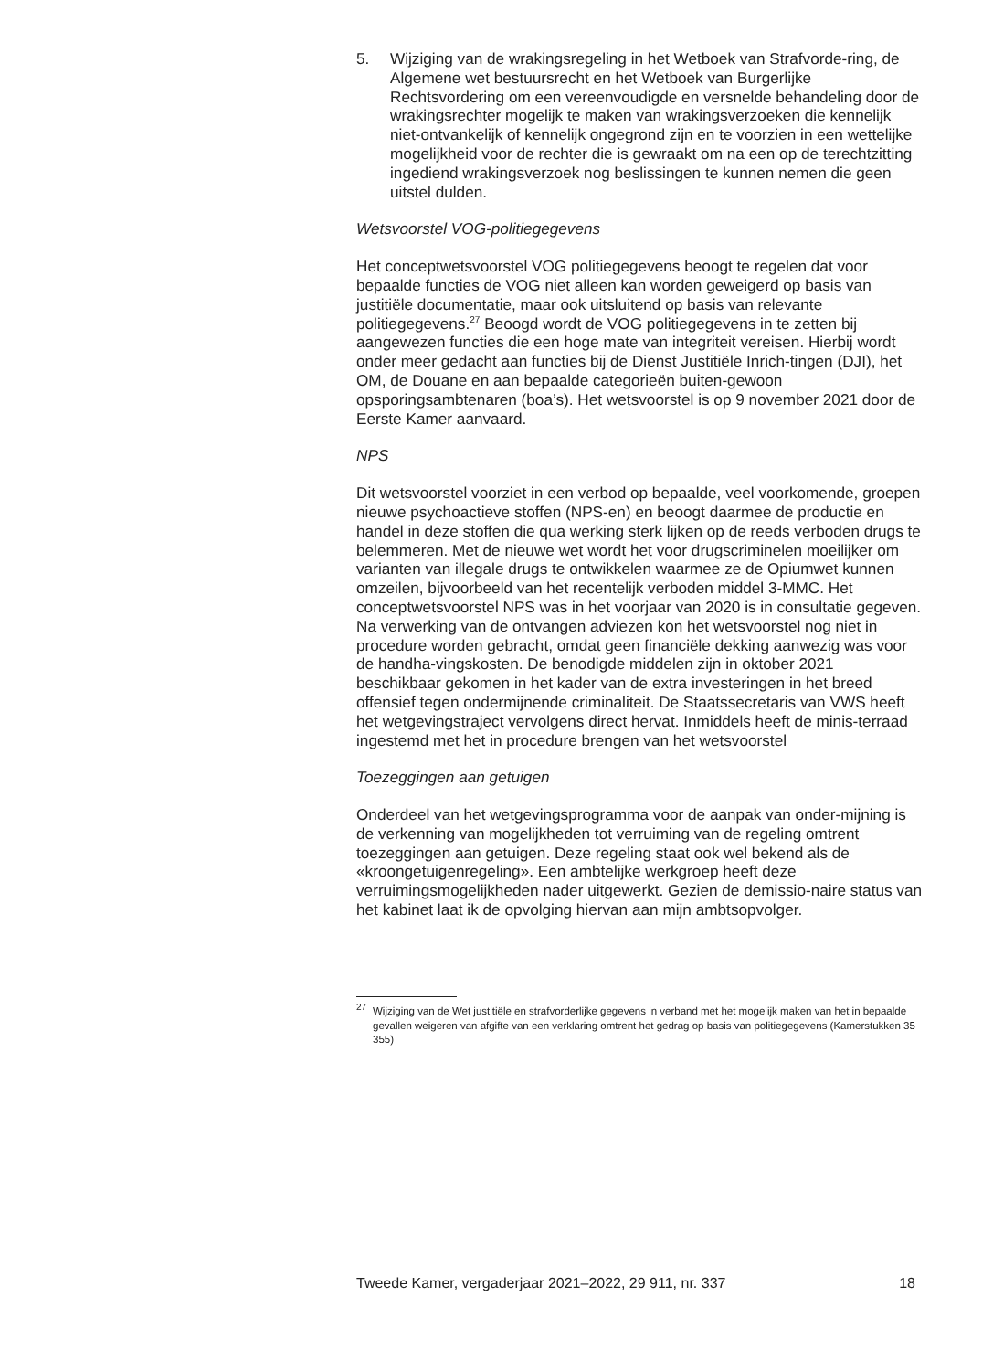5. Wijziging van de wrakingsregeling in het Wetboek van Strafvorde-ring, de Algemene wet bestuursrecht en het Wetboek van Burgerlijke Rechtsvordering om een vereenvoudigde en versnelde behandeling door de wrakingsrechter mogelijk te maken van wrakingsverzoeken die kennelijk niet-ontvankelijk of kennelijk ongegrond zijn en te voorzien in een wettelijke mogelijkheid voor de rechter die is gewraakt om na een op de terechtzitting ingediend wrakingsverzoek nog beslissingen te kunnen nemen die geen uitstel dulden.
Wetsvoorstel VOG-politiegegevens
Het conceptwetsvoorstel VOG politiegegevens beoogt te regelen dat voor bepaalde functies de VOG niet alleen kan worden geweigerd op basis van justitiële documentatie, maar ook uitsluitend op basis van relevante politiegegevens.<sup>27</sup> Beoogd wordt de VOG politiegegevens in te zetten bij aangewezen functies die een hoge mate van integriteit vereisen. Hierbij wordt onder meer gedacht aan functies bij de Dienst Justitiële Inrich-tingen (DJI), het OM, de Douane en aan bepaalde categorieën buiten-gewoon opsporingsambtenaren (boa’s). Het wetsvoorstel is op 9 november 2021 door de Eerste Kamer aanvaard.
NPS
Dit wetsvoorstel voorziet in een verbod op bepaalde, veel voorkomende, groepen nieuwe psychoactieve stoffen (NPS-en) en beoogt daarmee de productie en handel in deze stoffen die qua werking sterk lijken op de reeds verboden drugs te belemmeren. Met de nieuwe wet wordt het voor drugscriminelen moeilijker om varianten van illegale drugs te ontwikkelen waarmee ze de Opiumwet kunnen omzeilen, bijvoorbeeld van het recentelijk verboden middel 3-MMC. Het conceptwetsvoorstel NPS was in het voorjaar van 2020 is in consultatie gegeven. Na verwerking van de ontvangen adviezen kon het wetsvoorstel nog niet in procedure worden gebracht, omdat geen financiële dekking aanwezig was voor de handha-vingskosten. De benodigde middelen zijn in oktober 2021 beschikbaar gekomen in het kader van de extra investeringen in het breed offensief tegen ondermijnende criminaliteit. De Staatssecretaris van VWS heeft het wetgevingstraject vervolgens direct hervat. Inmiddels heeft de minis-terraad ingestemd met het in procedure brengen van het wetsvoorstel
Toezeggingen aan getuigen
Onderdeel van het wetgevingsprogramma voor de aanpak van onder-mijning is de verkenning van mogelijkheden tot verruiming van de regeling omtrent toezeggingen aan getuigen. Deze regeling staat ook wel bekend als de «kroongetuigenregeling». Een ambtelijke werkgroep heeft deze verruimingsmogelijkheden nader uitgewerkt. Gezien de demissio-naire status van het kabinet laat ik de opvolging hiervan aan mijn ambtsopvolger.
<sup>27</sup> Wijziging van de Wet justitiële en strafvorderlijke gegevens in verband met het mogelijk maken van het in bepaalde gevallen weigeren van afgifte van een verklaring omtrent het gedrag op basis van politiegegevens (Kamerstukken 35 355)
Tweede Kamer, vergaderjaar 2021–2022, 29 911, nr. 337 18